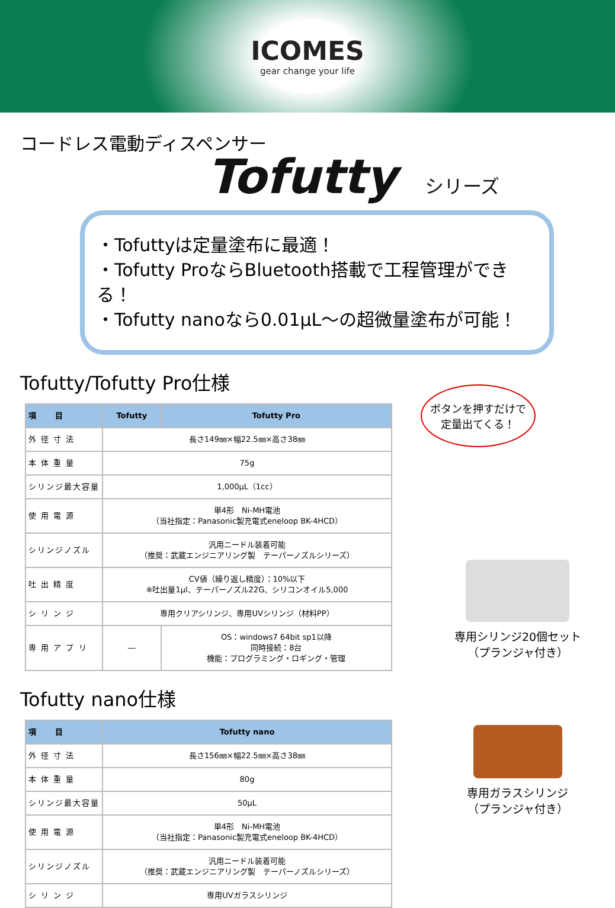ICOMES
gear change your life
コードレス電動ディスペンサー
Tofutty シリーズ
・Tofuttyは定量塗布に最適！
・Tofutty ProならBluetooth搭載で工程管理ができる！
・Tofutty nanoなら0.01µL～の超微量塗布が可能！
Tofutty/Tofutty Pro仕様
| 項 目 | Tofutty | Tofutty Pro |
| --- | --- | --- |
| 外 径 寸 法 | 長さ149㎜×幅22.5㎜×高さ38㎜ | |
| 本 体 重 量 | 75g | |
| シリンジ最大容量 | 1,000µL（1cc） | |
| 使 用 電 源 | 単4形 Ni-MH電池 （当社指定：Panasonic製充電式eneloop BK-4HCD） | |
| シリンジノズル | 汎用ニードル装着可能 （推奨：武蔵エンジニアリング製 テーパーノズルシリーズ） | |
| 吐 出 精 度 | CV値（繰り返し精度）：10%以下 ※吐出量1µl、テーパーノズル22G、シリコンオイル5,000 | |
| シ リ ン ジ | 専用クリアシリンジ、専用UVシリンジ（材料PP） | |
| 専 用 ア プ リ | ― | OS：windows7 64bit sp1以降 同時接続：8台 機能：プログラミング・ロギング・管理 |
Tofutty nano仕様
| 項 目 | Tofutty nano |
| --- | --- |
| 外 径 寸 法 | 長さ156㎜×幅22.5㎜×高さ38㎜ |
| 本 体 重 量 | 80g |
| シリンジ最大容量 | 50µL |
| 使 用 電 源 | 単4形 Ni-MH電池 （当社指定：Panasonic製充電式eneloop BK-4HCD） |
| シリンジノズル | 汎用ニードル装着可能 （推奨：武蔵エンジニアリング製 テーパーノズルシリーズ） |
| シ リ ン ジ | 専用UVガラスシリンジ |
ボタンを押すだけで
定量出てくる！
専用シリンジ20個セット
（プランジャ付き）
専用ガラスシリンジ
（プランジャ付き）